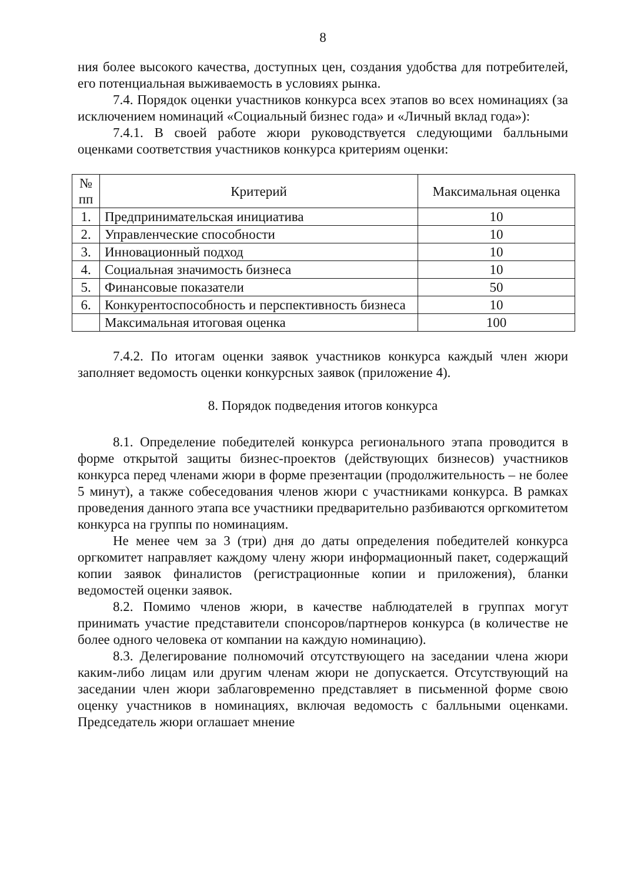8
ния более высокого качества, доступных цен, создания удобства для потребителей, его потенциальная выживаемость в условиях рынка.
7.4. Порядок оценки участников конкурса всех этапов во всех номинациях (за исключением номинаций «Социальный бизнес года» и «Личный вклад года»):
7.4.1. В своей работе жюри руководствуется следующими балльными оценками соответствия участников конкурса критериям оценки:
| № пп | Критерий | Максимальная оценка |
| --- | --- | --- |
| 1. | Предпринимательская инициатива | 10 |
| 2. | Управленческие способности | 10 |
| 3. | Инновационный подход | 10 |
| 4. | Социальная значимость бизнеса | 10 |
| 5. | Финансовые показатели | 50 |
| 6. | Конкурентоспособность и перспективность бизнеса | 10 |
| | Максимальная итоговая оценка | 100 |
7.4.2. По итогам оценки заявок участников конкурса каждый член жюри заполняет ведомость оценки конкурсных заявок (приложение 4).
8. Порядок подведения итогов конкурса
8.1. Определение победителей конкурса регионального этапа проводится в форме открытой защиты бизнес-проектов (действующих бизнесов) участников конкурса перед членами жюри в форме презентации (продолжительность – не более 5 минут), а также собеседования членов жюри с участниками конкурса. В рамках проведения данного этапа все участники предварительно разбиваются оргкомитетом конкурса на группы по номинациям.
Не менее чем за 3 (три) дня до даты определения победителей конкурса оргкомитет направляет каждому члену жюри информационный пакет, содержащий копии заявок финалистов (регистрационные копии и приложения), бланки ведомостей оценки заявок.
8.2. Помимо членов жюри, в качестве наблюдателей в группах могут принимать участие представители спонсоров/партнеров конкурса (в количестве не более одного человека от компании на каждую номинацию).
8.3. Делегирование полномочий отсутствующего на заседании члена жюри каким-либо лицам или другим членам жюри не допускается. Отсутствующий на заседании член жюри заблаговременно представляет в письменной форме свою оценку участников в номинациях, включая ведомость с балльными оценками. Председатель жюри оглашает мнение